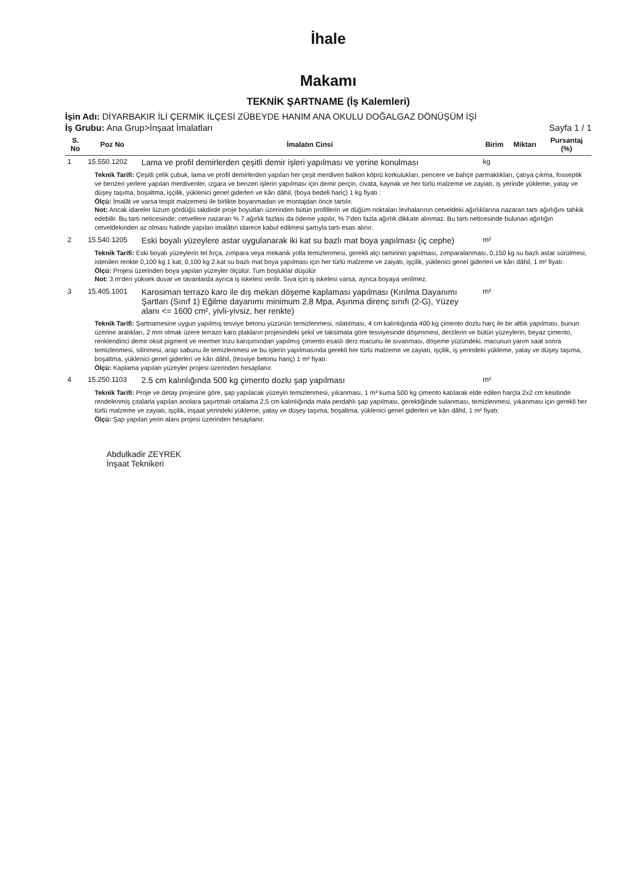İhale
Makamı
TEKNİK ŞARTNAME (İş Kalemleri)
İşin Adı: DİYARBAKIR İLİ ÇERMİK İLÇESİ ZÜBEYDE HANIM ANA OKULU DOĞALGAZ DÖNÜŞÜM İŞİ
İş Grubu: Ana Grup>İnşaat İmalatları Sayfa 1 / 1
| S. No | Poz No | İmalatın Cinsi | Birim | Miktarı | Pursantaj (%) |
| --- | --- | --- | --- | --- | --- |
| 1 | 15.550.1202 | Lama ve profil demirlerden çeşitli demir işleri yapılması ve yerine konulması | kg | | |
| Teknik Tarifi: Çeşitli çelik çubuk, lama ve profil demirlerden yapılan her çeşit merdiven balkon köprü korkulukları, pencere ve bahçe parmaklıkları, çatıya çıkma, fosseptik ve benzeri yerlere yapılan merdivenler, ızgara ve benzeri işlerin yapılması için demir perçin, civata, kaynak ve her türlü malzeme ve zayiatı, iş yerinde yükleme, yatay ve düşey taşıma, boşaltma, işçilik, yüklenici genel giderleri ve kârı dâhil, (boya bedeli hariç) 1 kg fiyatı : Ölçü: İmalât ve varsa tespit malzemesi ile birlikte boyanmadan ve montajdan önce tartılır. Not: Ancak idareler lüzum gördüğü takdirde proje boyutları üzerinden bütün profillerin ve düğüm noktaları levhalarının cetveldeki ağırlıklarına nazaran tartı ağırlığını tahkik edebilir. Bu tartı neticesinde: cetvellere nazaran % 7 ağırlık fazlası da ödeme yapılır, % 7'den fazla ağırlık dikkate alınmaz. Bu tartı neticesinde bulunan ağırlığın cetveldekinden az olması halinde yapılan imalâtın idarece kabul edilmesi şartıyla tartı esas alınır. | | | | | |
| 2 | 15.540.1205 | Eski boyalı yüzeylere astar uygulanarak iki kat su bazlı mat boya yapılması (iç cephe) | m² | | |
| Teknik Tarifi: Eski boyalı yüzeylerin tel fırça, zımpara veya mekanik yolla temizlenmesi, gerekli alçı tamirinin yapılması, zımparalanması, 0,150 kg su bazlı astar sürülmesi, istenilen renkte 0,100 kg 1 kat, 0,100 kg 2.kat su bazlı mat boya yapılması için her türlü malzeme ve zaiyatı, işçilik, yüklenici genel giderleri ve kârı dâhil, 1 m² fiyatı: Ölçü: Projesi üzerinden boya yapılan yüzeyler ölçülür. Tum boşluklar düşülür Not: 3 m'den yüksek duvar ve tavanlarda ayrıca iş iskelesi verilir. Sıva için iş iskelesi varsa, ayrıca boyaya verilmez. | | | | | |
| 3 | 15.405.1001 | Karosiman terrazo karo ile dış mekan döşeme kaplaması yapılması (Kırılma Dayanımı Şartları (Sınıf 1) Eğilme dayanımı minimum 2,8 Mpa, Aşınma direnç sınıfı (2-G), Yüzey alanı <= 1600 cm², yivli-yivsiz, her renkte) | m² | | |
| Teknik Tarifi: Şartnamesine uygun yapılmış tesviye betonu yüzünün temizlenmesi, ıslatılması, 4 cm kalınlığında 400 kg çimento dozlu harç ile bir altlık yapılması, bunun üzerine aralıkları, 2 mm olmak üzere terrazo karo plakların projesindeki şekil ve taksimata göre tesviyesinde döşenmesi, derzlerin ve bütün yüzeylerin, beyaz çimento, renklendirici demir oksit pigment ve mermer tozu karışımından yapılmış çimento esaslı derz macunu ile sıvanması, döşeme yüzündeki, macunun yarım saat sonra temizlenmesi, silinmesi, arap sabunu ile temizlenmesi ve bu işlerin yapılmasında gerekli her türlü malzeme ve zayiatı, işçilik, iş yerindeki yükleme, yatay ve düşey taşıma, boşaltma, yüklenici genel giderleri ve kârı dâhil, (tesviye betonu hariç) 1 m² fiyatı: Ölçü: Kaplama yapılan yüzeyler projesi üzerinden hesaplanır. | | | | | |
| 4 | 15.250.1103 | 2.5 cm kalınlığında 500 kg çimento dozlu şap yapılması | m² | | |
| Teknik Tarifi: Proje ve detay projesine göre, şap yapılacak yüzeyin temizlenmesi, yıkanması, 1 m³ kuma 500 kg çimento katılarak elde edilen harçla 2x2 cm kesitinde rendelenmiş çıtalarla yapılan anolara şaşırtmalı ortalama 2,5 cm kalınlığında mala perdahlı şap yapılması, gerektiğinde sulanması, temizlenmesi, yıkanması için gerekli her türlü malzeme ve zayiatı, işçilik, inşaat yerindeki yükleme, yatay ve düşey taşıma, boşaltma, yüklenici genel giderleri ve kârı dâhil, 1 m² fiyatı: Ölçü: Şap yapılan yerin alanı projesi üzerinden hesaplanır. | | | | | |
Abdulkadir ZEYREK
İnşaat Teknikeri